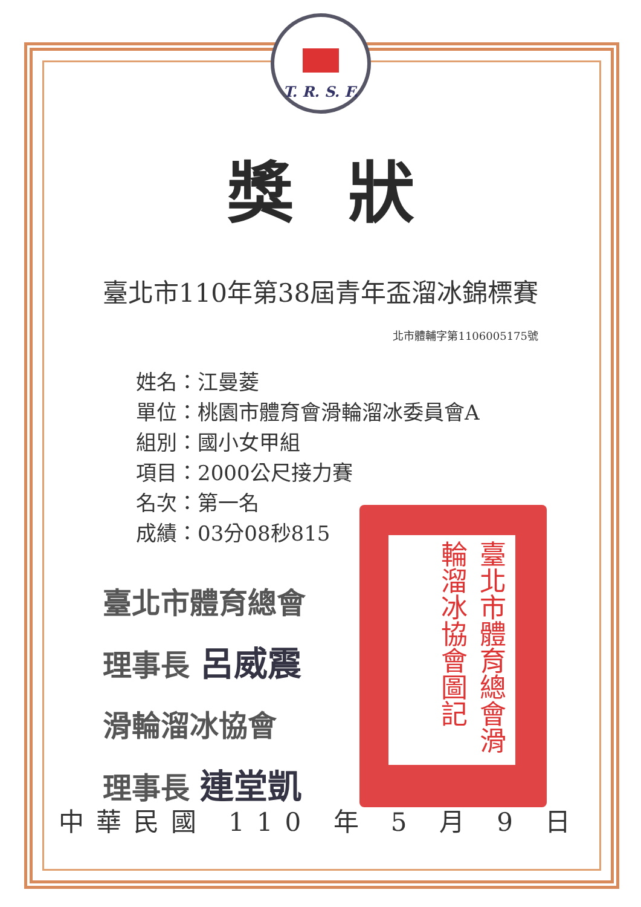T. R. S. F.
獎狀
臺北市110年第38屆青年盃溜冰錦標賽
北市體輔字第1106005175號
姓名：江曼菱
單位：桃園市體育會滑輪溜冰委員會A
組別：國小女甲組
項目：2000公尺接力賽
名次：第一名
成績：03分08秒815
臺北市體育總會
理事長 呂威震
滑輪溜冰協會
理事長 連堂凱
臺北市體育總會滑輪溜冰協會圖記
中華民國 110 年 5 月 9 日